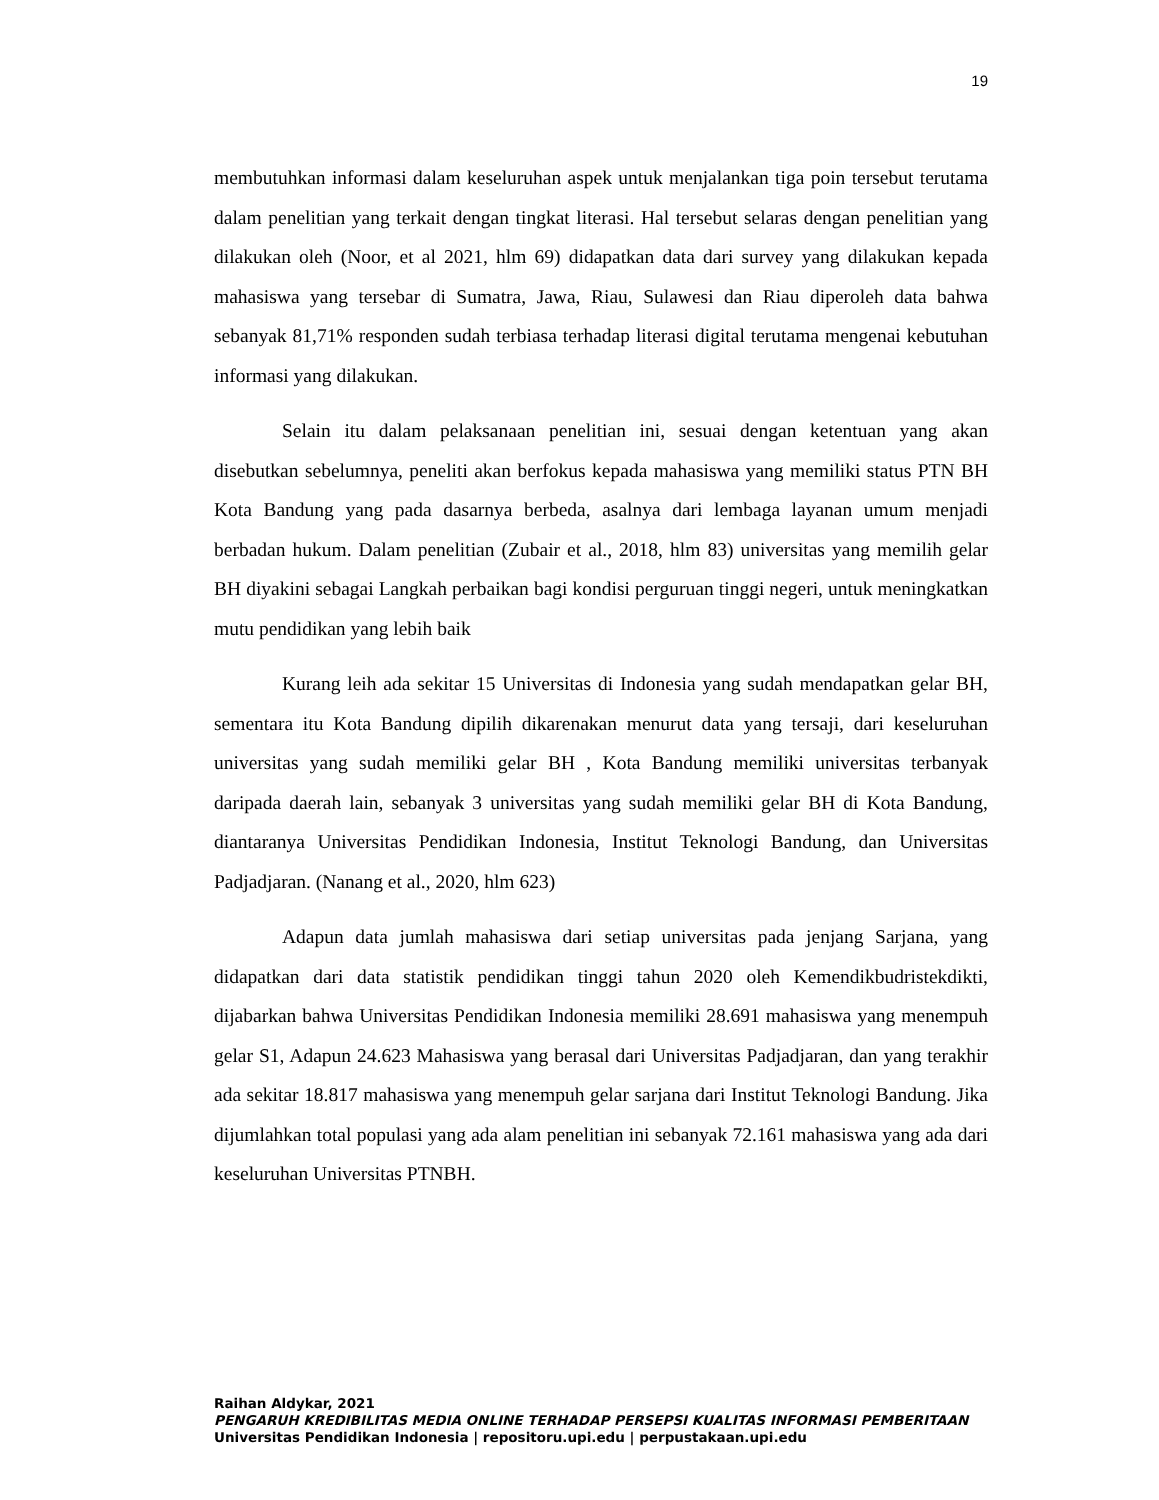19
membutuhkan informasi dalam keseluruhan aspek untuk menjalankan tiga poin tersebut terutama dalam penelitian yang terkait dengan tingkat literasi. Hal tersebut selaras dengan penelitian yang dilakukan oleh (Noor, et al 2021, hlm 69) didapatkan data dari survey yang dilakukan kepada mahasiswa yang tersebar di Sumatra, Jawa, Riau, Sulawesi dan Riau diperoleh data bahwa sebanyak 81,71% responden sudah terbiasa terhadap literasi digital terutama mengenai kebutuhan informasi yang dilakukan.
Selain itu dalam pelaksanaan penelitian ini, sesuai dengan ketentuan yang akan disebutkan sebelumnya, peneliti akan berfokus kepada mahasiswa yang memiliki status PTN BH Kota Bandung yang pada dasarnya berbeda, asalnya dari lembaga layanan umum menjadi berbadan hukum. Dalam penelitian (Zubair et al., 2018, hlm 83) universitas yang memilih gelar BH diyakini sebagai Langkah perbaikan bagi kondisi perguruan tinggi negeri, untuk meningkatkan mutu pendidikan yang lebih baik
Kurang leih ada sekitar 15 Universitas di Indonesia yang sudah mendapatkan gelar BH, sementara itu Kota Bandung dipilih dikarenakan menurut data yang tersaji, dari keseluruhan universitas yang sudah memiliki gelar BH , Kota Bandung memiliki universitas terbanyak daripada daerah lain, sebanyak 3 universitas yang sudah memiliki gelar BH di Kota Bandung, diantaranya Universitas Pendidikan Indonesia, Institut Teknologi Bandung, dan Universitas Padjadjaran. (Nanang et al., 2020, hlm 623)
Adapun data jumlah mahasiswa dari setiap universitas pada jenjang Sarjana, yang didapatkan dari data statistik pendidikan tinggi tahun 2020 oleh Kemendikbudristekdikti, dijabarkan bahwa Universitas Pendidikan Indonesia memiliki 28.691 mahasiswa yang menempuh gelar S1, Adapun 24.623 Mahasiswa yang berasal dari Universitas Padjadjaran, dan yang terakhir ada sekitar 18.817 mahasiswa yang menempuh gelar sarjana dari Institut Teknologi Bandung. Jika dijumlahkan total populasi yang ada alam penelitian ini sebanyak 72.161 mahasiswa yang ada dari keseluruhan Universitas PTNBH.
Raihan Aldykar, 2021
PENGARUH KREDIBILITAS MEDIA ONLINE TERHADAP PERSEPSI KUALITAS INFORMASI PEMBERITAAN
Universitas Pendidikan Indonesia | repositoru.upi.edu | perpustakaan.upi.edu